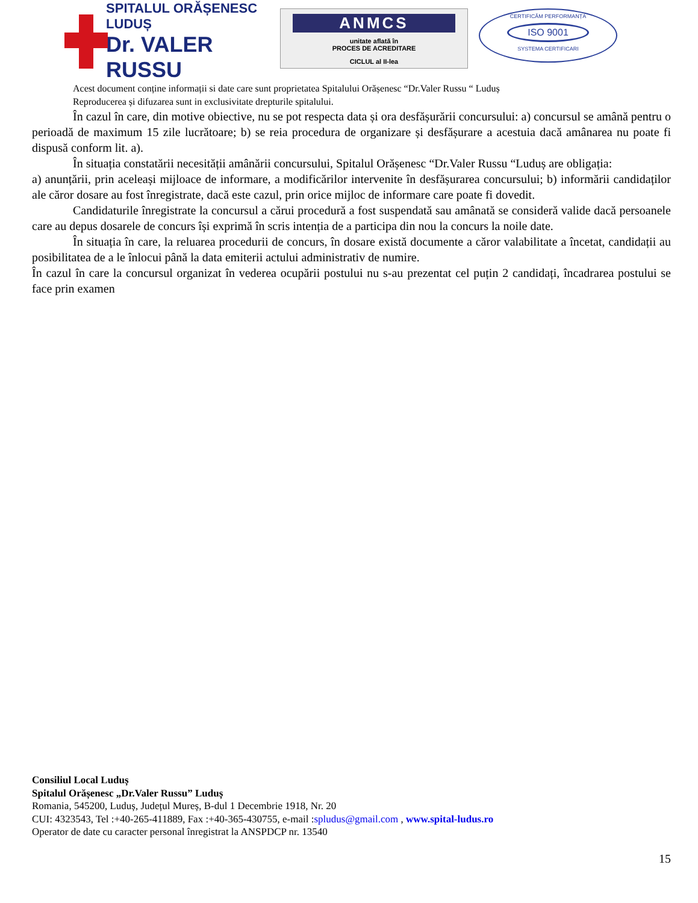SPITALUL ORĂȘENESC LUDUȘ
Dr. VALER RUSSU
ANMCS
unitate aflată în
PROCES DE ACREDITARE
CICLUL al II-lea
CERTIFICĂM PERFORMANȚA
ISO 9001
SYSTEMA CERTIFICARI
Acest document conține informații si date care sunt proprietatea Spitalului Orășenesc “Dr.Valer Russu “ Luduș
Reproducerea și difuzarea sunt in exclusivitate drepturile spitalului.
În cazul în care, din motive obiective, nu se pot respecta data și ora desfășurării concursului: a) concursul se amână pentru o perioadă de maximum 15 zile lucrătoare; b) se reia procedura de organizare și desfășurare a acestuia dacă amânarea nu poate fi dispusă conform lit. a).
În situația constatării necesității amânării concursului, Spitalul Orășenesc “Dr.Valer Russu “Luduș are obligația:
a) anunțării, prin aceleași mijloace de informare, a modificărilor intervenite în desfășurarea concursului; b) informării candidaților ale căror dosare au fost înregistrate, dacă este cazul, prin orice mijloc de informare care poate fi dovedit.
Candidaturile înregistrate la concursul a cărui procedură a fost suspendată sau amânată se consideră valide dacă persoanele care au depus dosarele de concurs își exprimă în scris intenția de a participa din nou la concurs la noile date.
În situația în care, la reluarea procedurii de concurs, în dosare există documente a căror valabilitate a încetat, candidații au posibilitatea de a le înlocui până la data emiterii actului administrativ de numire.
În cazul în care la concursul organizat în vederea ocupării postului nu s-au prezentat cel puțin 2 candidați, încadrarea postului se face prin examen
Consiliul Local Luduș
Spitalul Orășenesc „Dr.Valer Russu” Luduș
Romania, 545200, Luduș, Județul Mureș, B-dul 1 Decembrie 1918, Nr. 20
CUI: 4323543, Tel :+40-265-411889, Fax :+40-365-430755, e-mail :spludus@gmail.com , www.spital-ludus.ro
Operator de date cu caracter personal înregistrat la ANSPDCP nr. 13540
15